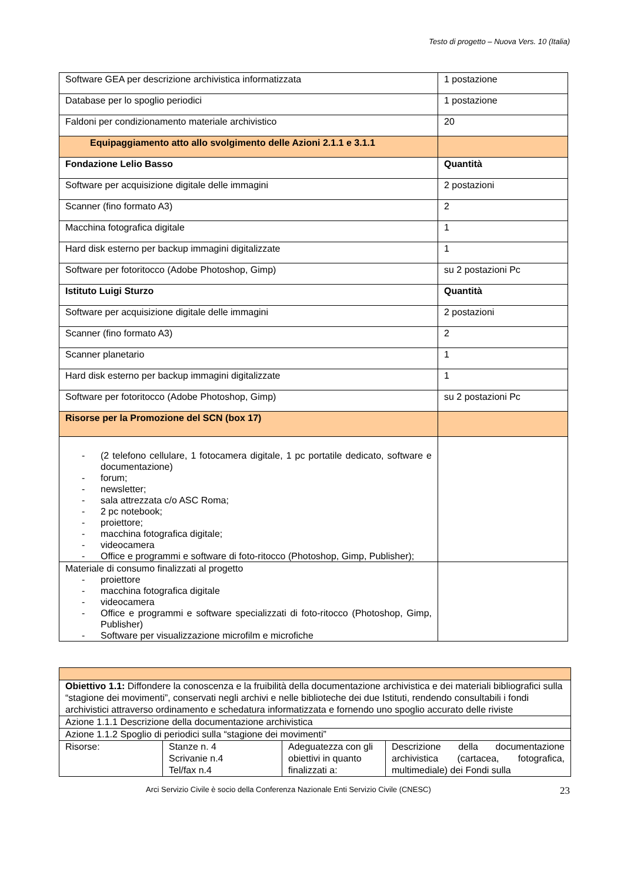Testo di progetto – Nuova Vers. 10 (Italia)
| Software GEA per descrizione archivistica informatizzata | 1 postazione |
| Database per lo spoglio periodici | 1 postazione |
| Faldoni per condizionamento materiale archivistico | 20 |
| Equipaggiamento atto allo svolgimento delle Azioni 2.1.1 e 3.1.1 | |
| Fondazione Lelio Basso | Quantità |
| Software per acquisizione digitale delle immagini | 2 postazioni |
| Scanner (fino formato A3) | 2 |
| Macchina fotografica digitale | 1 |
| Hard disk esterno per backup immagini digitalizzate | 1 |
| Software per fotoritocco (Adobe Photoshop, Gimp) | su 2 postazioni Pc |
| Istituto Luigi Sturzo | Quantità |
| Software per acquisizione digitale delle immagini | 2 postazioni |
| Scanner (fino formato A3) | 2 |
| Scanner planetario | 1 |
| Hard disk esterno per backup immagini digitalizzate | 1 |
| Software per fotoritocco (Adobe Photoshop, Gimp) | su 2 postazioni Pc |
| Risorse per la Promozione del SCN (box 17) | |
| - (2 telefono cellulare, 1 fotocamera digitale, 1 pc portatile dedicato, software e documentazione) - forum; - newsletter; - sala attrezzata c/o ASC Roma; - 2 pc notebook; - proiettore; - macchina fotografica digitale; - videocamera - Office e programmi e software di foto-ritocco (Photoshop, Gimp, Publisher); | |
| Materiale di consumo finalizzati al progetto - proiettore - macchina fotografica digitale - videocamera - Office e programmi e software specializzati di foto-ritocco (Photoshop, Gimp, Publisher) - Software per visualizzazione microfilm e microfiche | |
| Obiettivo 1.1: Diffondere la conoscenza e la fruibilità della documentazione archivistica e dei materiali bibliografici sulla “stagione dei movimenti”, conservati negli archivi e nelle biblioteche dei due Istituti, rendendo consultabili i fondi archivistici attraverso ordinamento e schedatura informatizzata e fornendo uno spoglio accurato delle riviste | | | |
| Azione 1.1.1 Descrizione della documentazione archivistica | | | |
| Azione 1.1.2 Spoglio di periodici sulla “stagione dei movimenti” | | | |
| Risorse: | Stanze n. 4 Scrivanie n.4 Tel/fax n.4 | Adeguatezza con gli obiettivi in quanto finalizzati a: | Descrizione della documentazione archivistica (cartacea, fotografica, multimediale) dei Fondi sulla |
Arci Servizio Civile è socio della Conferenza Nazionale Enti Servizio Civile (CNESC) 23